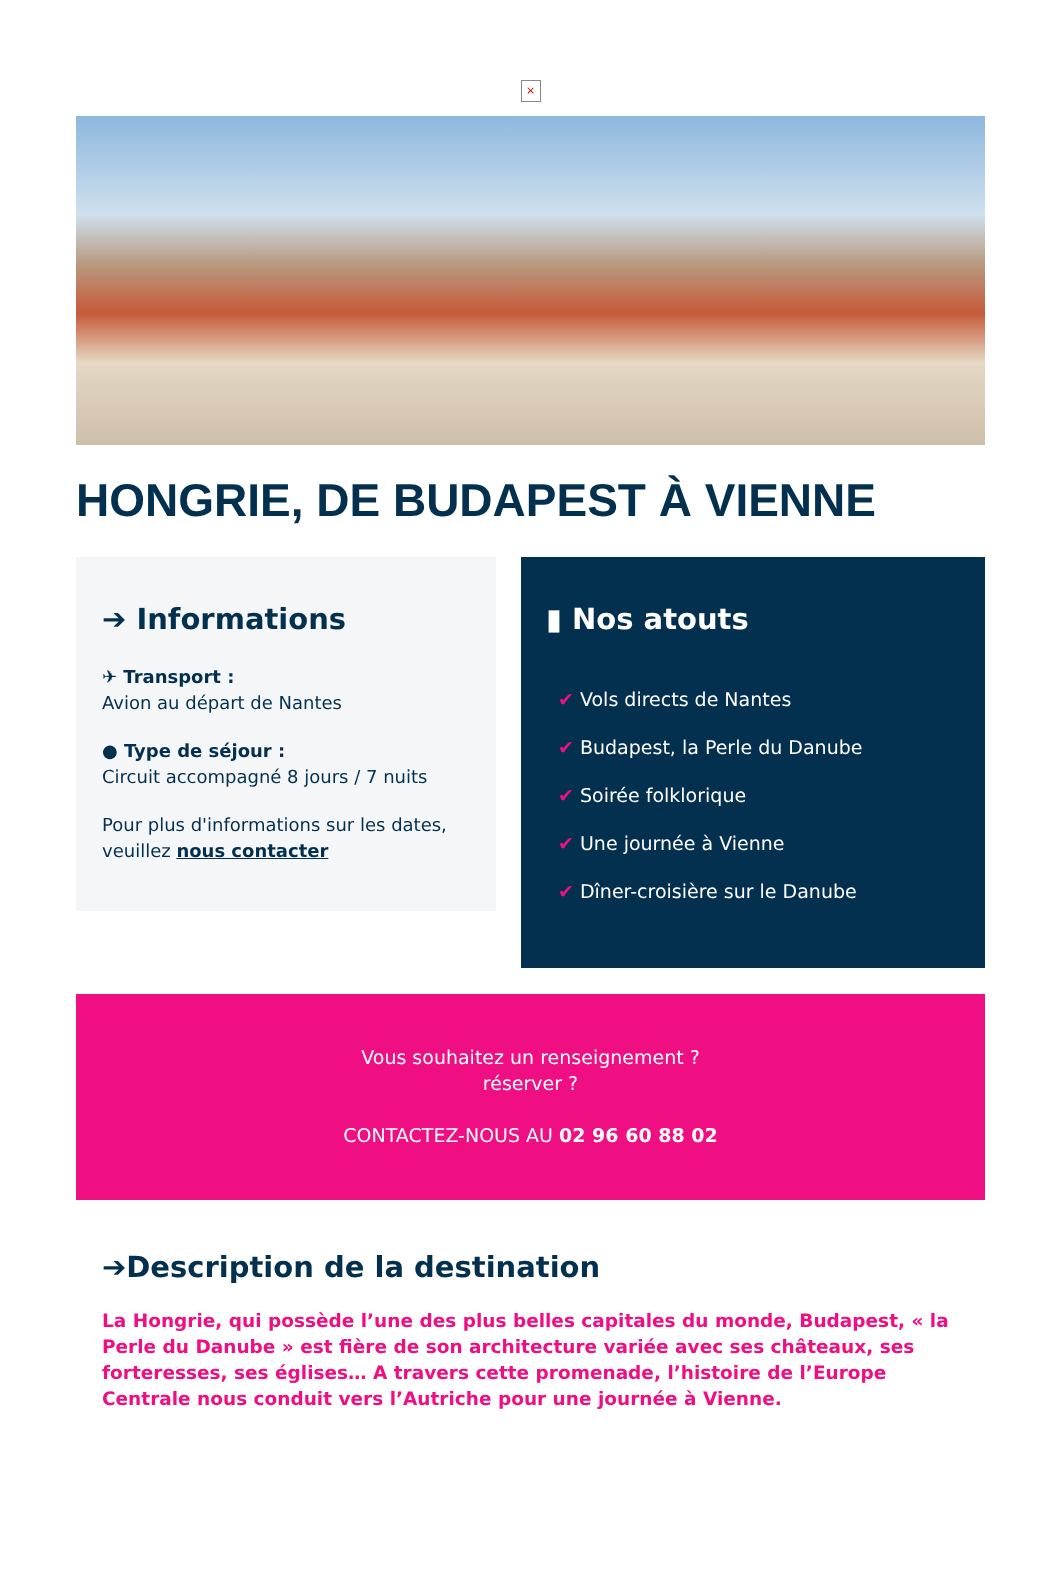×
HONGRIE, DE BUDAPEST À VIENNE
➔ Informations
✈ Transport :
Avion au départ de Nantes
● Type de séjour :
Circuit accompagné 8 jours / 7 nuits
Pour plus d'informations sur les dates, veuillez nous contacter
▮ Nos atouts
✔ Vols directs de Nantes
✔ Budapest, la Perle du Danube
✔ Soirée folklorique
✔ Une journée à Vienne
✔ Dîner-croisière sur le Danube
Vous souhaitez un renseignement ?
réserver ?
CONTACTEZ-NOUS AU 02 96 60 88 02
➔Description de la destination
La Hongrie, qui possède l’une des plus belles capitales du monde, Budapest, « la Perle du Danube » est fière de son architecture variée avec ses châteaux, ses forteresses, ses églises… A travers cette promenade, l’histoire de l’Europe Centrale nous conduit vers l’Autriche pour une journée à Vienne.